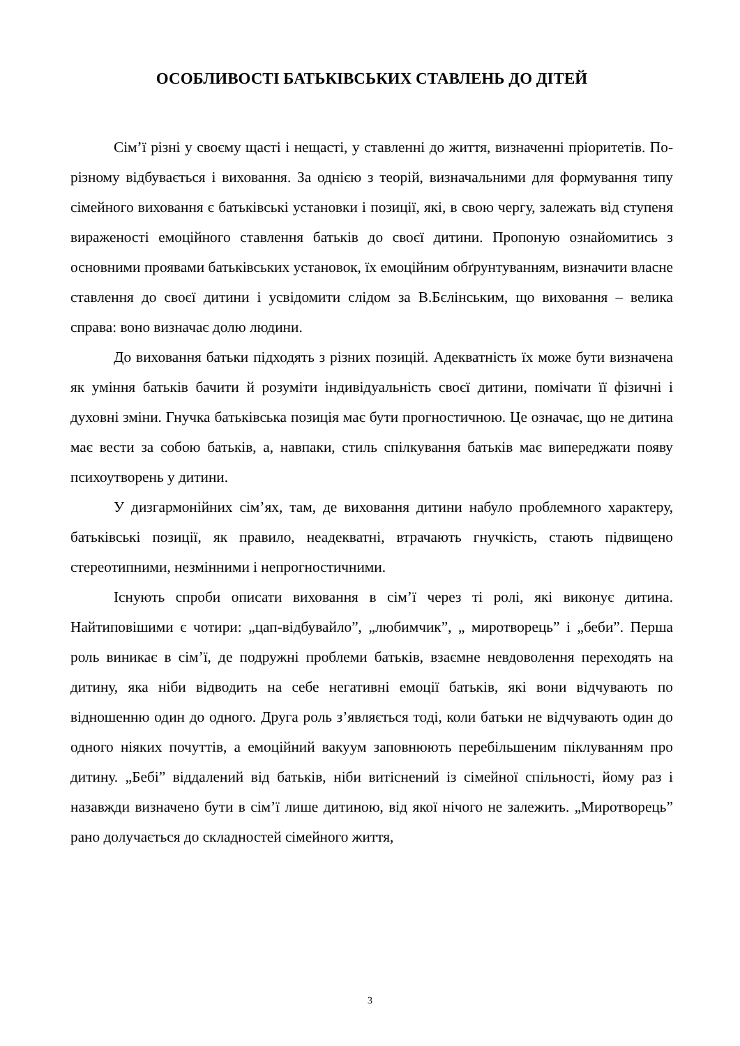ОСОБЛИВОСТІ БАТЬКІВСЬКИХ СТАВЛЕНЬ ДО ДІТЕЙ
Сім’ї різні у своєму щасті і нещасті, у ставленні до життя, визначенні пріоритетів. По-різному відбувається і виховання. За однією з теорій, визначальними для формування типу сімейного виховання є батьківські установки і позиції, які, в свою чергу, залежать від ступеня вираженості емоційного ставлення батьків до своєї дитини. Пропоную ознайомитись з основними проявами батьківських установок, їх емоційним обґрунтуванням, визначити власне ставлення до своєї дитини і усвідомити слідом за В.Бєлінським, що виховання – велика справа: воно визначає долю людини.
До виховання батьки підходять з різних позицій. Адекватність їх може бути визначена як уміння батьків бачити й розуміти індивідуальність своєї дитини, помічати її фізичні і духовні зміни. Гнучка батьківська позиція має бути прогностичною. Це означає, що не дитина має вести за собою батьків, а, навпаки, стиль спілкування батьків має випереджати появу психоутворень у дитини.
У дизгармонійних сім’ях, там, де виховання дитини набуло проблемного характеру, батьківські позиції, як правило, неадекватні, втрачають гнучкість, стають підвищено стереотипними, незмінними і непрогностичними.
Існують спроби описати виховання в сім’ї через ті ролі, які виконує дитина. Найтиповішими є чотири: „цап-відбувайло”, „любимчик”, „ миротворець” і „беби”. Перша роль виникає в сім’ї, де подружні проблеми батьків, взаємне невдоволення переходять на дитину, яка ніби відводить на себе негативні емоції батьків, які вони відчувають по відношенню один до одного. Друга роль з’являється тоді, коли батьки не відчувають один до одного ніяких почуттів, а емоційний вакуум заповнюють перебільшеним піклуванням про дитину. „Бебі” віддалений від батьків, ніби витіснений із сімейної спільності, йому раз і назавжди визначено бути в сім’ї лише дитиною, від якої нічого не залежить. „Миротворець” рано долучається до складностей сімейного життя,
3